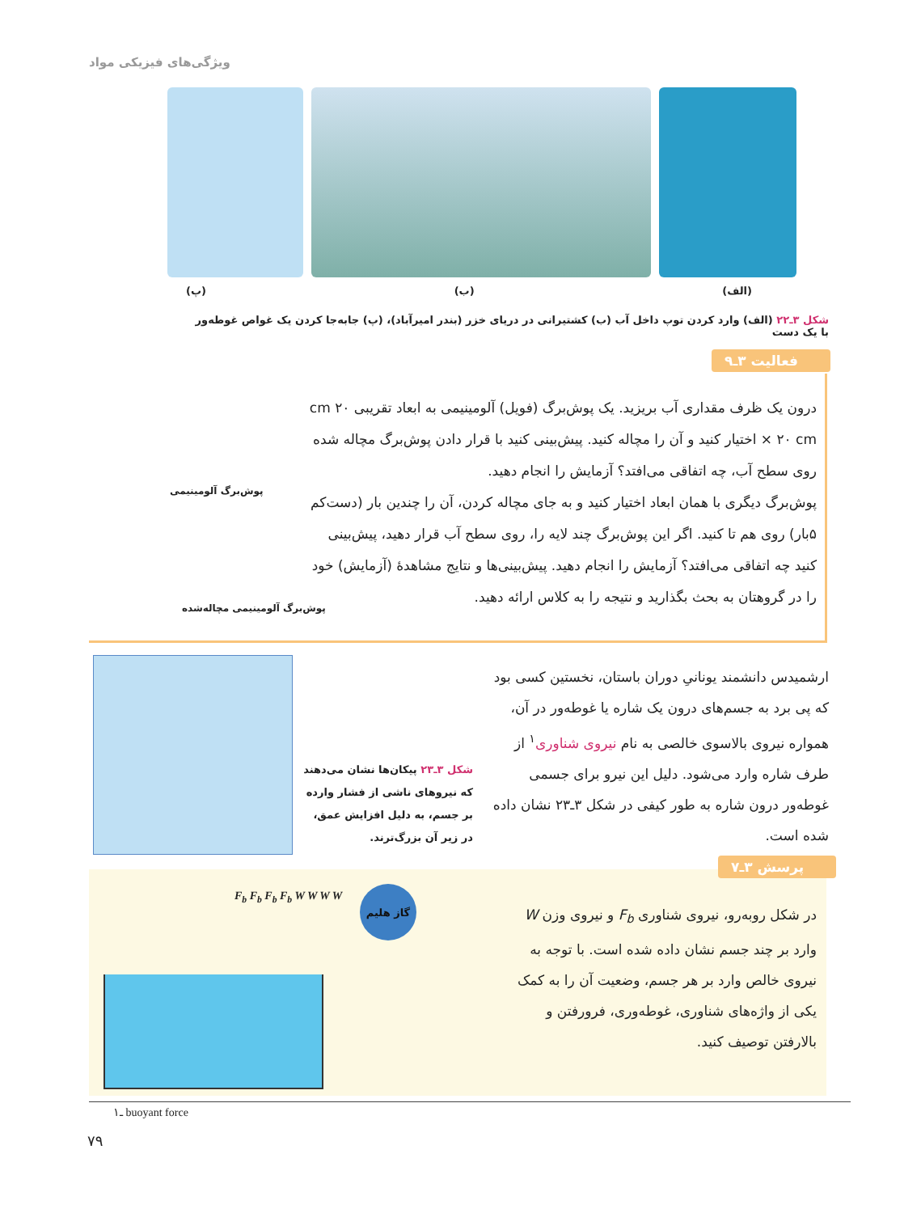ویژگی‌های فیزیکی مواد
(الف) (ب) (پ)
شکل ۳ـ۲۲ (الف) وارد کردن توپ داخل آب (ب) کشتیرانی در دریای خزر (بندر امیرآباد)، (پ) جابه‌جا کردن یک غواص غوطه‌ور با یک دست
فعالیت ۳ـ۹
درون یک ظرف مقداری آب بریزید. یک پوش‌برگ (فویل) آلومینیمی به ابعاد تقریبی ۲۰ cm × ۲۰ cm اختیار کنید و آن را مچاله کنید. پیش‌بینی کنید با قرار دادن پوش‌برگ مچاله شده روی سطح آب، چه اتفاقی می‌افتد؟ آزمایش را انجام دهید.
پوش‌برگ دیگری با همان ابعاد اختیار کنید و به جای مچاله کردن، آن را چندین بار (دست‌کم ۵بار) روی هم تا کنید. اگر این پوش‌برگ چند لایه را، روی سطح آب قرار دهید، پیش‌بینی کنید چه اتفاقی می‌افتد؟ آزمایش را انجام دهید. پیش‌بینی‌ها و نتایج مشاهدهٔ (آزمایش) خود را در گروهتان به بحث بگذارید و نتیجه را به کلاس ارائه دهید.
پوش‌برگ آلومینیمی
پوش‌برگ آلومینیمی مچاله‌شده
ارشمیدس دانشمند یونانیِ دوران باستان، نخستین کسی بود که پی برد به جسم‌های درون یک شاره یا غوطه‌ور در آن، همواره نیروی بالاسوی خالصی به نام نیروی شناوری<sup>۱</sup> از طرف شاره وارد می‌شود. دلیل این نیرو برای جسمی غوطه‌ور درون شاره به طور کیفی در شکل ۳ـ۲۳ نشان داده شده است.
شکل ۳ـ۲۳ پیکان‌ها نشان می‌دهند که نیروهای ناشی از فشار وارده بر جسم، به دلیل افزایش عمق، در زیر آن بزرگ‌ترند.
پرسش ۳ـ۷
در شکل روبه‌رو، نیروی شناوری F<sub>b</sub> و نیروی وزن W وارد بر چند جسم نشان داده شده است. با توجه به نیروی خالص وارد بر هر جسم، وضعیت آن را به کمک یکی از واژه‌های شناوری، غوطه‌وری، فرورفتن و بالارفتن توصیف کنید.
گاز هلیم
F<sub>b</sub> F<sub>b</sub> F<sub>b</sub> F<sub>b</sub> W W W W
۱ـ buoyant force
۷۹